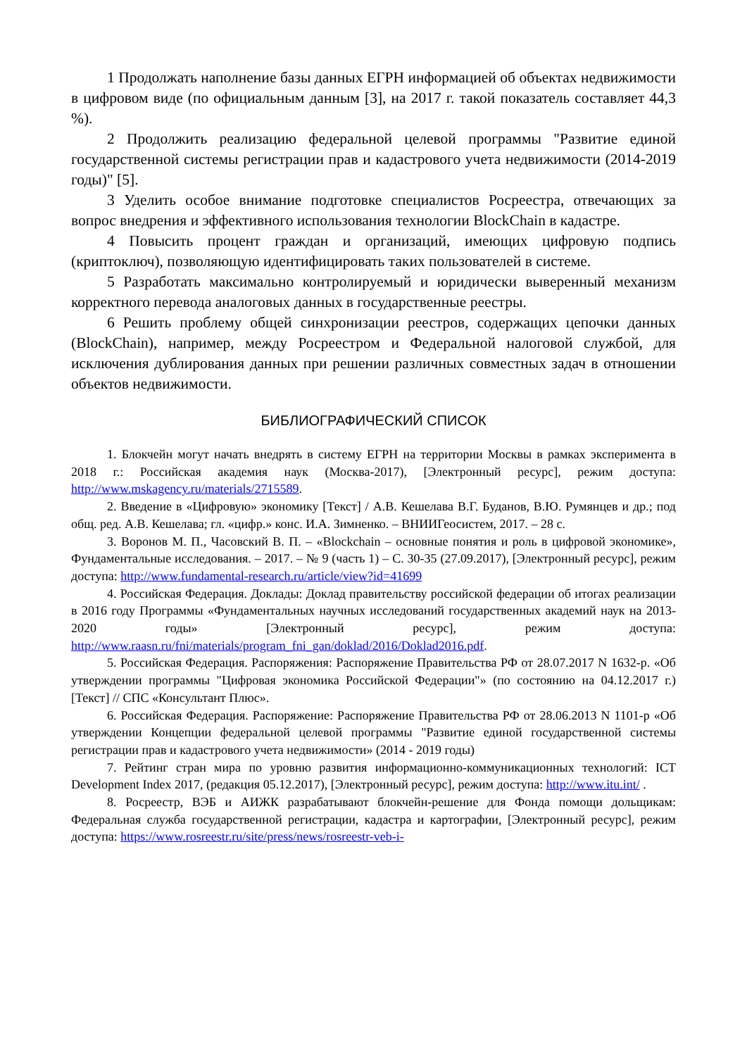1 Продолжать наполнение базы данных ЕГРН информацией об объектах недвижимости в цифровом виде (по официальным данным [3], на 2017 г. такой показатель составляет 44,3 %).
2 Продолжить реализацию федеральной целевой программы "Развитие единой государственной системы регистрации прав и кадастрового учета недвижимости (2014-2019 годы)" [5].
3 Уделить особое внимание подготовке специалистов Росреестра, отвечающих за вопрос внедрения и эффективного использования технологии BlockChain в кадастре.
4 Повысить процент граждан и организаций, имеющих цифровую подпись (криптоключ), позволяющую идентифицировать таких пользователей в системе.
5 Разработать максимально контролируемый и юридически выверенный механизм корректного перевода аналоговых данных в государственные реестры.
6 Решить проблему общей синхронизации реестров, содержащих цепочки данных (BlockChain), например, между Росреестром и Федеральной налоговой службой, для исключения дублирования данных при решении различных совместных задач в отношении объектов недвижимости.
БИБЛИОГРАФИЧЕСКИЙ СПИСОК
1. Блокчейн могут начать внедрять в систему ЕГРН на территории Москвы в рамках эксперимента в 2018 г.: Российская академия наук (Москва-2017), [Электронный ресурс], режим доступа: http://www.mskagency.ru/materials/2715589.
2. Введение в «Цифровую» экономику [Текст] / А.В. Кешелава В.Г. Буданов, В.Ю. Румянцев и др.; под общ. ред. А.В. Кешелава; гл. «цифр.» конс. И.А. Зимненко. – ВНИИГеосистем, 2017. – 28 с.
3. Воронов М. П., Часовский В. П. – «Blockchain – основные понятия и роль в цифровой экономике», Фундаментальные исследования. – 2017. – № 9 (часть 1) – С. 30-35 (27.09.2017), [Электронный ресурс], режим доступа: http://www.fundamental-research.ru/article/view?id=41699
4. Российская Федерация. Доклады: Доклад правительству российской федерации об итогах реализации в 2016 году Программы «Фундаментальных научных исследований государственных академий наук на 2013-2020 годы» [Электронный ресурс], режим доступа: http://www.raasn.ru/fni/materials/program_fni_gan/doklad/2016/Doklad2016.pdf.
5. Российская Федерация. Распоряжения: Распоряжение Правительства РФ от 28.07.2017 N 1632-р. «Об утверждении программы "Цифровая экономика Российской Федерации"» (по состоянию на 04.12.2017 г.) [Текст] // СПС «Консультант Плюс».
6. Российская Федерация. Распоряжение: Распоряжение Правительства РФ от 28.06.2013 N 1101-р «Об утверждении Концепции федеральной целевой программы "Развитие единой государственной системы регистрации прав и кадастрового учета недвижимости» (2014 - 2019 годы)
7. Рейтинг стран мира по уровню развития информационно-коммуникационных технологий: ICT Development Index 2017, (редакция 05.12.2017), [Электронный ресурс], режим доступа: http://www.itu.int/ .
8. Росреестр, ВЭБ и АИЖК разрабатывают блокчейн-решение для Фонда помощи дольщикам: Федеральная служба государственной регистрации, кадастра и картографии, [Электронный ресурс], режим доступа: https://www.rosreestr.ru/site/press/news/rosreestr-veb-i-